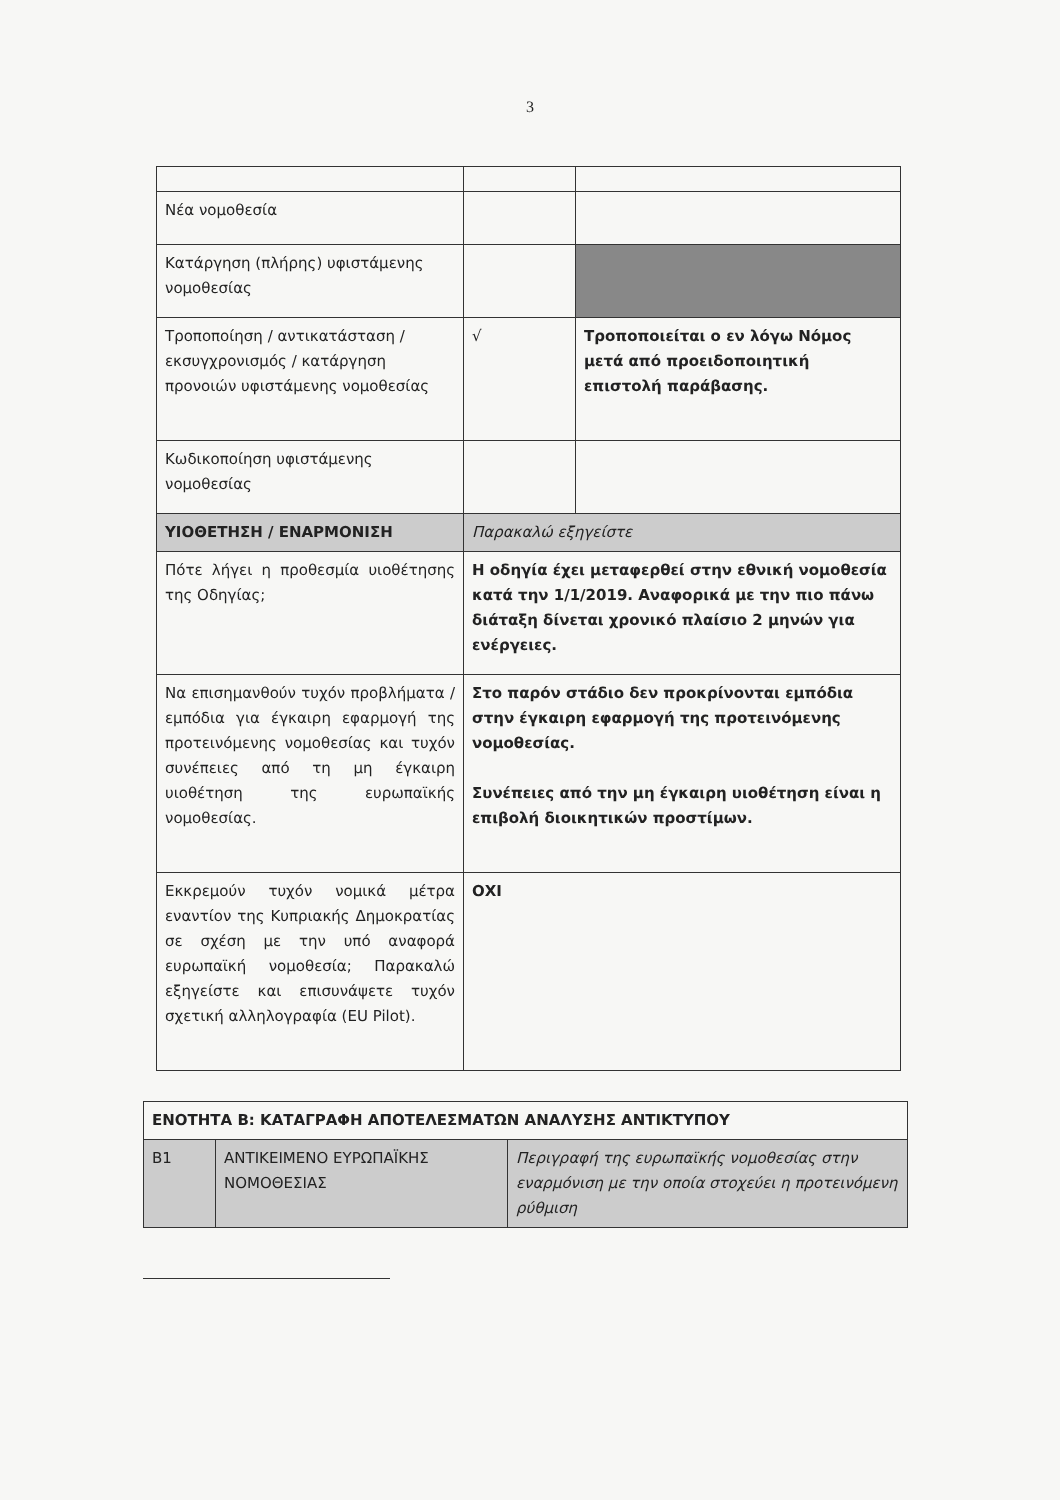3
| Νέα νομοθεσία | | |
| Κατάργηση (πλήρης) υφιστάμενης νομοθεσίας | | |
| Τροποποίηση / αντικατάσταση / εκσυγχρονισμός / κατάργηση προνοιών υφιστάμενης νομοθεσίας | √ | Τροποποιείται ο εν λόγω Νόμος μετά από προειδοποιητική επιστολή παράβασης. |
| Κωδικοποίηση υφιστάμενης νομοθεσίας | | |
| ΥΙΟΘΕΤΗΣΗ / ΕΝΑΡΜΟΝΙΣΗ | Παρακαλώ εξηγείστε | |
| Πότε λήγει η προθεσμία υιοθέτησης της Οδηγίας; | Η οδηγία έχει μεταφερθεί στην εθνική νομοθεσία κατά την 1/1/2019. Αναφορικά με την πιο πάνω διάταξη δίνεται χρονικό πλαίσιο 2 μηνών για ενέργειες. | |
| Να επισημανθούν τυχόν προβλήματα / εμπόδια για έγκαιρη εφαρμογή της προτεινόμενης νομοθεσίας και τυχόν συνέπειες από τη μη έγκαιρη υιοθέτηση της ευρωπαϊκής νομοθεσίας. | Στο παρόν στάδιο δεν προκρίνονται εμπόδια στην έγκαιρη εφαρμογή της προτεινόμενης νομοθεσίας. Συνέπειες από την μη έγκαιρη υιοθέτηση είναι η επιβολή διοικητικών προστίμων. | |
| Εκκρεμούν τυχόν νομικά μέτρα εναντίον της Κυπριακής Δημοκρατίας σε σχέση με την υπό αναφορά ευρωπαϊκή νομοθεσία; Παρακαλώ εξηγείστε και επισυνάψετε τυχόν σχετική αλληλογραφία (EU Pilot). | ΟΧΙ | |
| ΕΝΟΤΗΤΑ Β: ΚΑΤΑΓΡΑΦΗ ΑΠΟΤΕΛΕΣΜΑΤΩΝ ΑΝΑΛΥΣΗΣ ΑΝΤΙΚΤΥΠΟΥ | | |
| Β1 | ΑΝΤΙΚΕΙΜΕΝΟ ΕΥΡΩΠΑΪΚΗΣ ΝΟΜΟΘΕΣΙΑΣ | Περιγραφή της ευρωπαϊκής νομοθεσίας στην εναρμόνιση με την οποία στοχεύει η προτεινόμενη ρύθμιση |